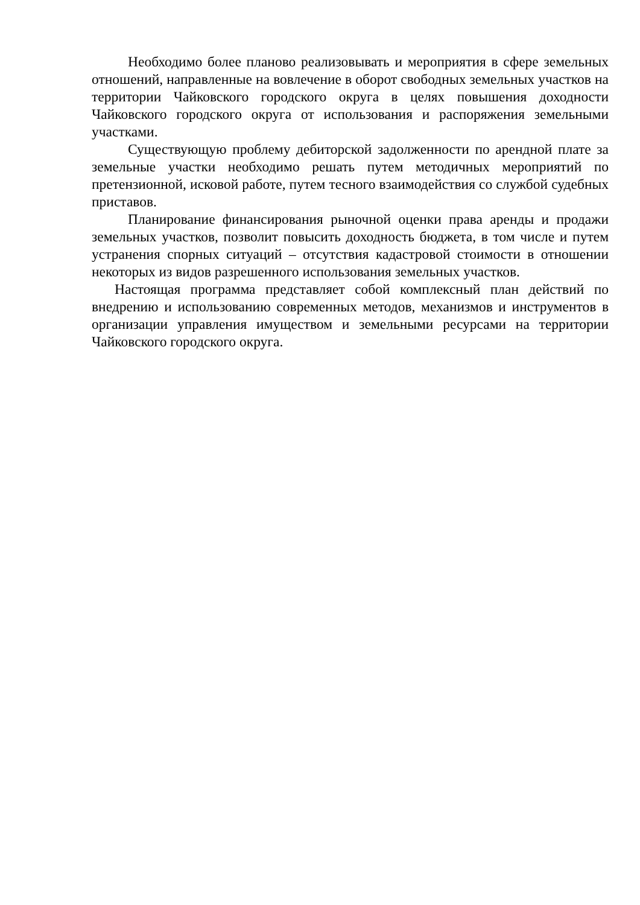Необходимо более планово реализовывать и мероприятия в сфере земельных отношений, направленные на вовлечение в оборот свободных земельных участков на территории Чайковского городского округа в целях повышения доходности Чайковского городского округа от использования и распоряжения земельными участками.
Существующую проблему дебиторской задолженности по арендной плате за земельные участки необходимо решать путем методичных мероприятий по претензионной, исковой работе, путем тесного взаимодействия со службой судебных приставов.
Планирование финансирования рыночной оценки права аренды и продажи земельных участков, позволит повысить доходность бюджета, в том числе и путем устранения спорных ситуаций – отсутствия кадастровой стоимости в отношении некоторых из видов разрешенного использования земельных участков.
Настоящая программа представляет собой комплексный план действий по внедрению и использованию современных методов, механизмов и инструментов в организации управления имуществом и земельными ресурсами на территории Чайковского городского округа.